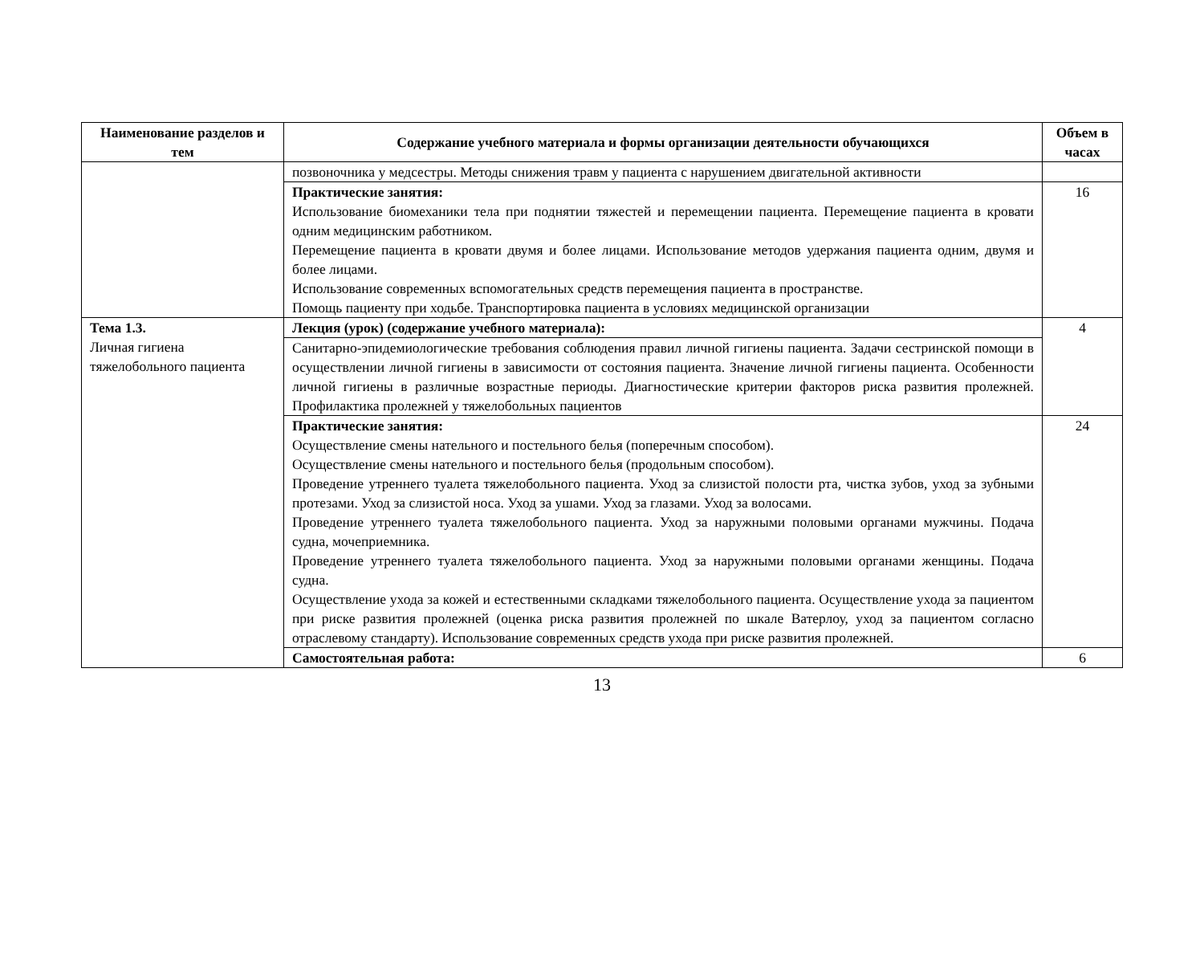| Наименование разделов и тем | Содержание учебного материала и формы организации деятельности обучающихся | Объем в часах |
| --- | --- | --- |
| | позвоночника у медсестры. Методы снижения травм у пациента с нарушением двигательной активности | |
| | Практические занятия: Использование биомеханики тела при поднятии тяжестей и перемещении пациента. Перемещение пациента в кровати одним медицинским работником. Перемещение пациента в кровати двумя и более лицами. Использование методов удержания пациента одним, двумя и более лицами. Использование современных вспомогательных средств перемещения пациента в пространстве. Помощь пациенту при ходьбе. Транспортировка пациента в условиях медицинской организации | 16 |
| Тема 1.3. Личная гигиена тяжелобольного пациента | Лекция (урок) (содержание учебного материала): | 4 |
| | Санитарно-эпидемиологические требования соблюдения правил личной гигиены пациента. Задачи сестринской помощи в осуществлении личной гигиены в зависимости от состояния пациента. Значение личной гигиены пациента. Особенности личной гигиены в различные возрастные периоды. Диагностические критерии факторов риска развития пролежней. Профилактика пролежней у тяжелобольных пациентов | |
| | Практические занятия: Осуществление смены нательного и постельного белья (поперечным способом). Осуществление смены нательного и постельного белья (продольным способом). Проведение утреннего туалета тяжелобольного пациента. Уход за слизистой полости рта, чистка зубов, уход за зубными протезами. Уход за слизистой носа. Уход за ушами. Уход за глазами. Уход за волосами. Проведение утреннего туалета тяжелобольного пациента. Уход за наружными половыми органами мужчины. Подача судна, мочеприемника. Проведение утреннего туалета тяжелобольного пациента. Уход за наружными половыми органами женщины. Подача судна. Осуществление ухода за кожей и естественными складками тяжелобольного пациента. Осуществление ухода за пациентом при риске развития пролежней (оценка риска развития пролежней по шкале Ватерлоу, уход за пациентом согласно отраслевому стандарту). Использование современных средств ухода при риске развития пролежней. | 24 |
| | Самостоятельная работа: | 6 |
13